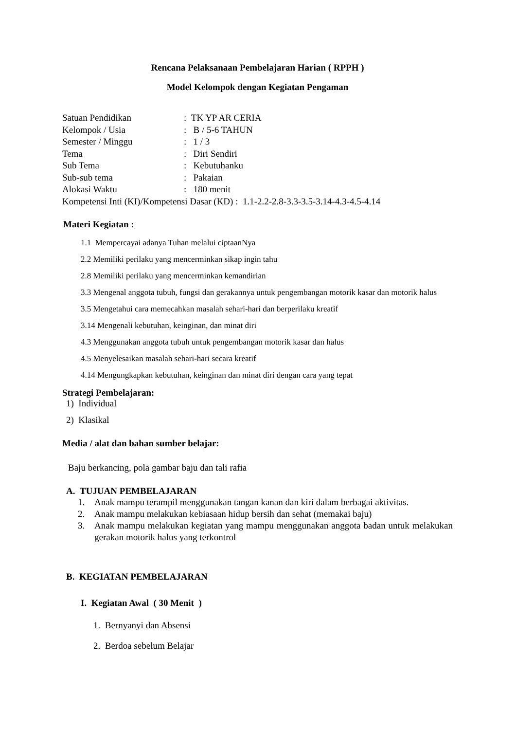Rencana Pelaksanaan Pembelajaran Harian ( RPPH )
Model Kelompok dengan Kegiatan Pengaman
Satuan Pendidikan: TK YP AR CERIA
Kelompok / Usia: B / 5-6 TAHUN
Semester / Minggu: 1 / 3
Tema: Diri Sendiri
Sub Tema: Kebutuhanku
Sub-sub tema: Pakaian
Alokasi Waktu: 180 menit
Kompetensi Inti (KI)/Kompetensi Dasar (KD) : 1.1-2.2-2.8-3.3-3.5-3.14-4.3-4.5-4.14
Materi Kegiatan :
1.1 Mempercayai adanya Tuhan melalui ciptaanNya
2.2 Memiliki perilaku yang mencerminkan sikap ingin tahu
2.8 Memiliki perilaku yang mencerminkan kemandirian
3.3 Mengenal anggota tubuh, fungsi dan gerakannya untuk pengembangan motorik kasar dan motorik halus
3.5 Mengetahui cara memecahkan masalah sehari-hari dan berperilaku kreatif
3.14 Mengenali kebutuhan, keinginan, dan minat diri
4.3 Menggunakan anggota tubuh untuk pengembangan motorik kasar dan halus
4.5 Menyelesaikan masalah sehari-hari secara kreatif
4.14 Mengungkapkan kebutuhan, keinginan dan minat diri dengan cara yang tepat
Strategi Pembelajaran:
1) Individual
2) Klasikal
Media / alat dan bahan sumber belajar:
Baju berkancing, pola gambar baju dan tali rafia
A. TUJUAN PEMBELAJARAN
1. Anak mampu terampil menggunakan tangan kanan dan kiri dalam berbagai aktivitas.
2. Anak mampu melakukan kebiasaan hidup bersih dan sehat (memakai baju)
3. Anak mampu melakukan kegiatan yang mampu menggunakan anggota badan untuk melakukan gerakan motorik halus yang terkontrol
B. KEGIATAN PEMBELAJARAN
I. Kegiatan Awal ( 30 Menit )
1. Bernyanyi dan Absensi
2. Berdoa sebelum Belajar